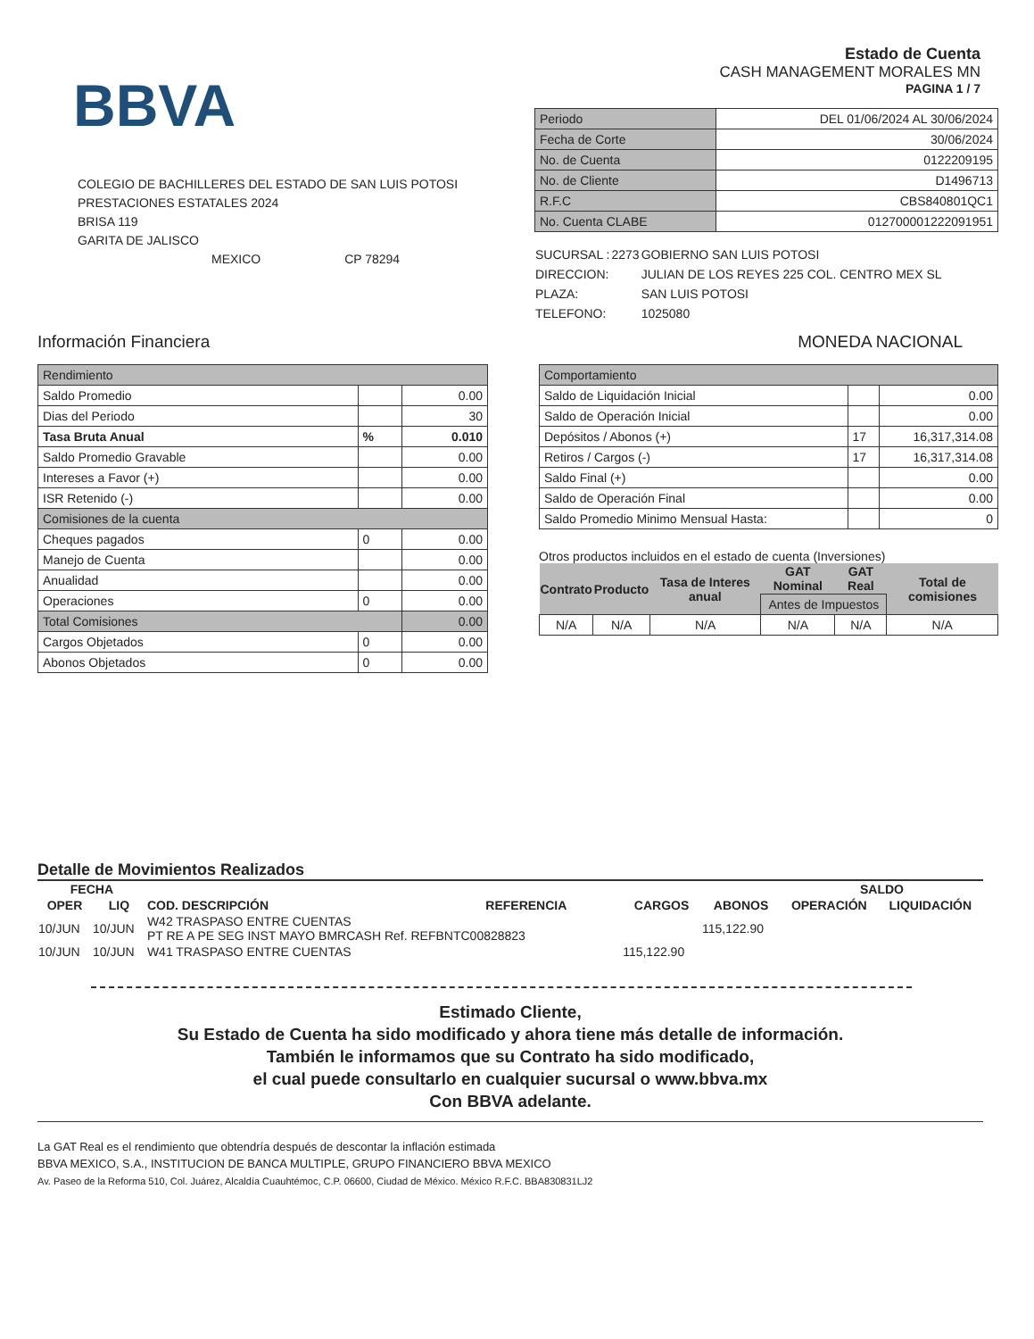BBVA
COLEGIO DE BACHILLERES DEL ESTADO DE SAN LUIS POTOSI
PRESTACIONES ESTATALES 2024
BRISA 119
GARITA DE JALISCO
MEXICO CP 78294
Estado de Cuenta
CASH MANAGEMENT MORALES MN
PAGINA 1 / 7
| Periodo | DEL 01/06/2024 AL 30/06/2024 |
| Fecha de Corte | 30/06/2024 |
| No. de Cuenta | 0122209195 |
| No. de Cliente | D1496713 |
| R.F.C | CBS840801QC1 |
| No. Cuenta CLABE | 012700001222091951 |
| SUCURSAL : | 2273 | GOBIERNO SAN LUIS POTOSI |
| DIRECCION: | | JULIAN DE LOS REYES 225 COL. CENTRO MEX SL |
| PLAZA: | | SAN LUIS POTOSI |
| TELEFONO: | | 1025080 |
Información Financiera MONEDA NACIONAL
| Rendimiento | | |
| Saldo Promedio | | 0.00 |
| Dias del Periodo | | 30 |
| Tasa Bruta Anual | % | 0.010 |
| Saldo Promedio Gravable | | 0.00 |
| Intereses a Favor (+) | | 0.00 |
| ISR Retenido (-) | | 0.00 |
| Comisiones de la cuenta | | |
| Cheques pagados | 0 | 0.00 |
| Manejo de Cuenta | | 0.00 |
| Anualidad | | 0.00 |
| Operaciones | 0 | 0.00 |
| Total Comisiones | | 0.00 |
| Cargos Objetados | 0 | 0.00 |
| Abonos Objetados | 0 | 0.00 |
| Comportamiento | | |
| Saldo de Liquidación Inicial | | 0.00 |
| Saldo de Operación Inicial | | 0.00 |
| Depósitos / Abonos (+) | 17 | 16,317,314.08 |
| Retiros / Cargos (-) | 17 | 16,317,314.08 |
| Saldo Final (+) | | 0.00 |
| Saldo de Operación Final | | 0.00 |
| Saldo Promedio Minimo Mensual Hasta: | | 0 |
Otros productos incluidos en el estado de cuenta (Inversiones)
| Contrato | Producto | Tasa de Interes anual | GAT Nominal | GAT Real | Total de comisiones |
| --- | --- | --- | --- | --- | --- |
| | | | Antes de Impuestos | | |
| N/A | N/A | N/A | N/A | N/A | N/A |
Detalle de Movimientos Realizados
| FECHA | | | | | | SALDO | |
| --- | --- | --- | --- | --- | --- | --- | --- |
| OPER | LIQ | COD. DESCRIPCIÓN | REFERENCIA | CARGOS | ABONOS | OPERACIÓN | LIQUIDACIÓN |
| 10/JUN | 10/JUN | W42 TRASPASO ENTRE CUENTAS PT RE A PE SEG INST MAYO BMRCASH Ref. REFBNTC00828823 | | | 115,122.90 | | |
| 10/JUN | 10/JUN | W41 TRASPASO ENTRE CUENTAS | | 115,122.90 | | | |
Estimado Cliente,
Su Estado de Cuenta ha sido modificado y ahora tiene más detalle de información.
También le informamos que su Contrato ha sido modificado,
el cual puede consultarlo en cualquier sucursal o www.bbva.mx
Con BBVA adelante.
La GAT Real es el rendimiento que obtendría después de descontar la inflación estimada
BBVA MEXICO, S.A., INSTITUCION DE BANCA MULTIPLE, GRUPO FINANCIERO BBVA MEXICO
Av. Paseo de la Reforma 510, Col. Juárez, Alcaldía Cuauhtémoc, C.P. 06600, Ciudad de México. México R.F.C. BBA830831LJ2